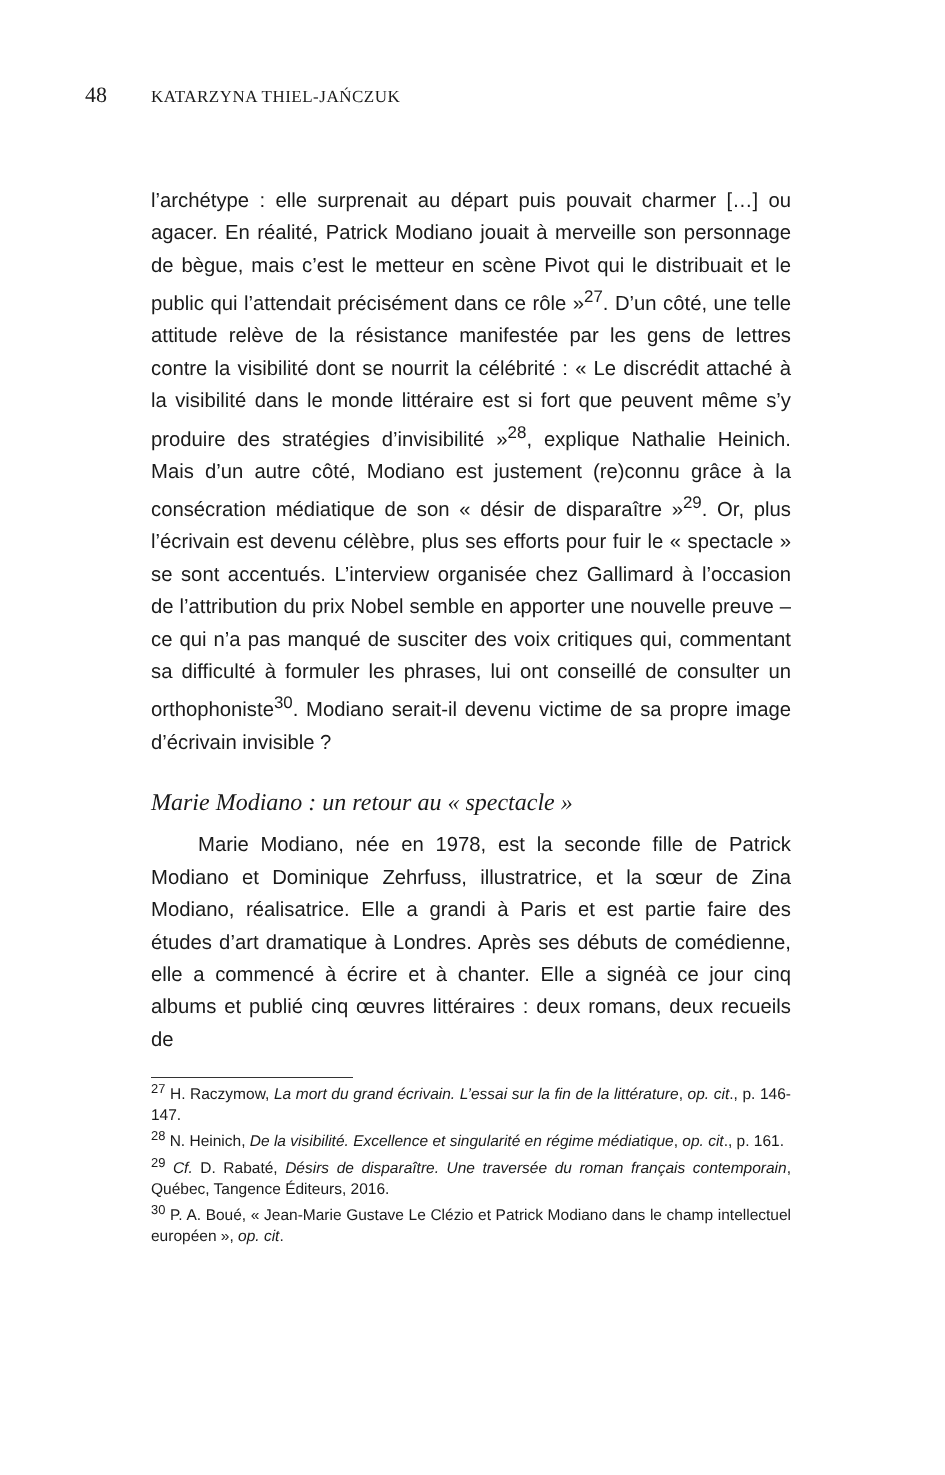48 KATARZYNA THIEL-JAŃCZUK
l’archétype : elle surprenait au départ puis pouvait charmer […] ou agacer. En réalité, Patrick Modiano jouait à merveille son personnage de bègue, mais c’est le metteur en scène Pivot qui le distribuait et le public qui l’attendait précisément dans ce rôle »<sup>27</sup>. D’un côté, une telle attitude relève de la résistance manifestée par les gens de lettres contre la visibilité dont se nourrit la célébrité : « Le discrédit attaché à la visibilité dans le monde littéraire est si fort que peuvent même s’y produire des stratégies d’invisibilité »<sup>28</sup>, explique Nathalie Heinich. Mais d’un autre côté, Modiano est justement (re)connu grâce à la consécration médiatique de son « désir de disparaître »<sup>29</sup>. Or, plus l’écrivain est devenu célèbre, plus ses efforts pour fuir le « spectacle » se sont accentués. L’interview organisée chez Gallimard à l’occasion de l’attribution du prix Nobel semble en apporter une nouvelle preuve – ce qui n’a pas manqué de susciter des voix critiques qui, commentant sa difficulté à formuler les phrases, lui ont conseillé de consulter un orthophoniste<sup>30</sup>. Modiano serait-il devenu victime de sa propre image d’écrivain invisible ?
Marie Modiano : un retour au « spectacle »
Marie Modiano, née en 1978, est la seconde fille de Patrick Modiano et Dominique Zehrfuss, illustratrice, et la sœur de Zina Modiano, réalisatrice. Elle a grandi à Paris et est partie faire des études d’art dramatique à Londres. Après ses débuts de comédienne, elle a commencé à écrire et à chanter. Elle a signéà ce jour cinq albums et publié cinq œuvres littéraires : deux romans, deux recueils de
<sup>27</sup> H. Raczymow, La mort du grand écrivain. L’essai sur la fin de la littérature, op. cit., p. 146-147.
<sup>28</sup> N. Heinich, De la visibilité. Excellence et singularité en régime médiatique, op. cit., p. 161.
<sup>29</sup> Cf. D. Rabaté, Désirs de disparaître. Une traversée du roman français contemporain, Québec, Tangence Éditeurs, 2016.
<sup>30</sup> P. A. Boué, « Jean-Marie Gustave Le Clézio et Patrick Modiano dans le champ intellectuel européen », op. cit.